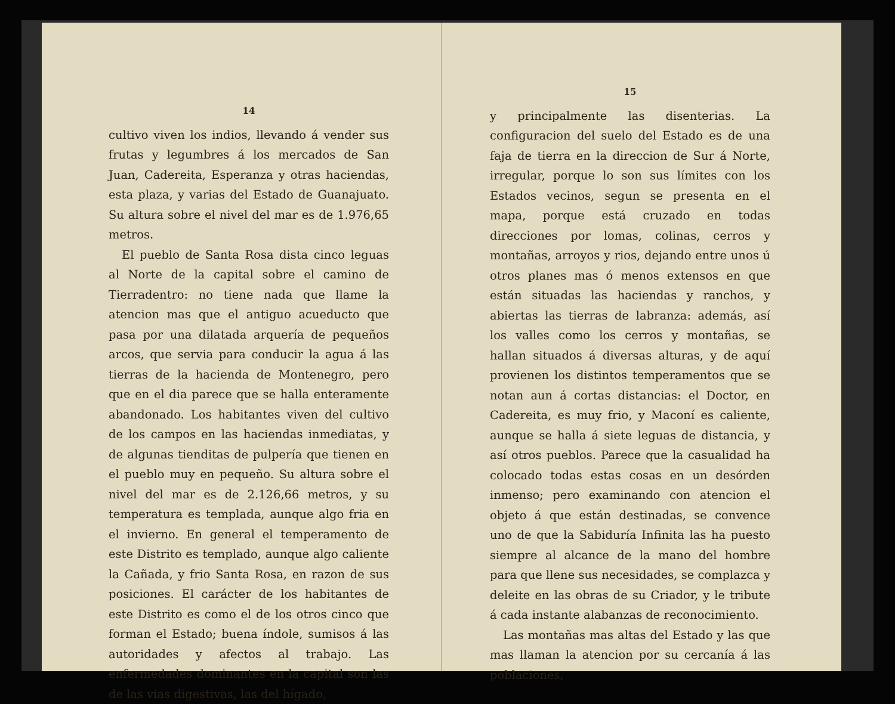14
cultivo viven los indios, llevando á vender sus frutas y legumbres á los mercados de San Juan, Cadereita, Esperanza y otras haciendas, esta plaza, y varias del Estado de Guanajuato. Su altura sobre el nivel del mar es de 1.976,65 metros.
El pueblo de Santa Rosa dista cinco leguas al Norte de la capital sobre el camino de Tierradentro: no tiene nada que llame la atencion mas que el antiguo acueducto que pasa por una dilatada arquería de pequeños arcos, que servia para conducir la agua á las tierras de la hacienda de Montenegro, pero que en el dia parece que se halla enteramente abandonado. Los habitantes viven del cultivo de los campos en las haciendas inmediatas, y de algunas tienditas de pulpería que tienen en el pueblo muy en pequeño. Su altura sobre el nivel del mar es de 2.126,66 metros, y su temperatura es templada, aunque algo fria en el invierno. En general el temperamento de este Distrito es templado, aunque algo caliente la Cañada, y frio Santa Rosa, en razon de sus posiciones. El carácter de los habitantes de este Distrito es como el de los otros cinco que forman el Estado; buena índole, sumisos á las autoridades y afectos al trabajo. Las enfermedades dominantes en la capital son las de las vias digestivas, las del hígado,
15
y principalmente las disenterias. La configuracion del suelo del Estado es de una faja de tierra en la direccion de Sur á Norte, irregular, porque lo son sus límites con los Estados vecinos, segun se presenta en el mapa, porque está cruzado en todas direcciones por lomas, colinas, cerros y montañas, arroyos y rios, dejando entre unos ú otros planes mas ó menos extensos en que están situadas las haciendas y ranchos, y abiertas las tierras de labranza: además, así los valles como los cerros y montañas, se hallan situados á diversas alturas, y de aquí provienen los distintos temperamentos que se notan aun á cortas distancias: el Doctor, en Cadereita, es muy frio, y Maconí es caliente, aunque se halla á siete leguas de distancia, y así otros pueblos. Parece que la casualidad ha colocado todas estas cosas en un desórden inmenso; pero examinando con atencion el objeto á que están destinadas, se convence uno de que la Sabiduría Infinita las ha puesto siempre al alcance de la mano del hombre para que llene sus necesidades, se complazca y deleite en las obras de su Criador, y le tribute á cada instante alabanzas de reconocimiento.
Las montañas mas altas del Estado y las que mas llaman la atencion por su cercanía á las poblaciones,